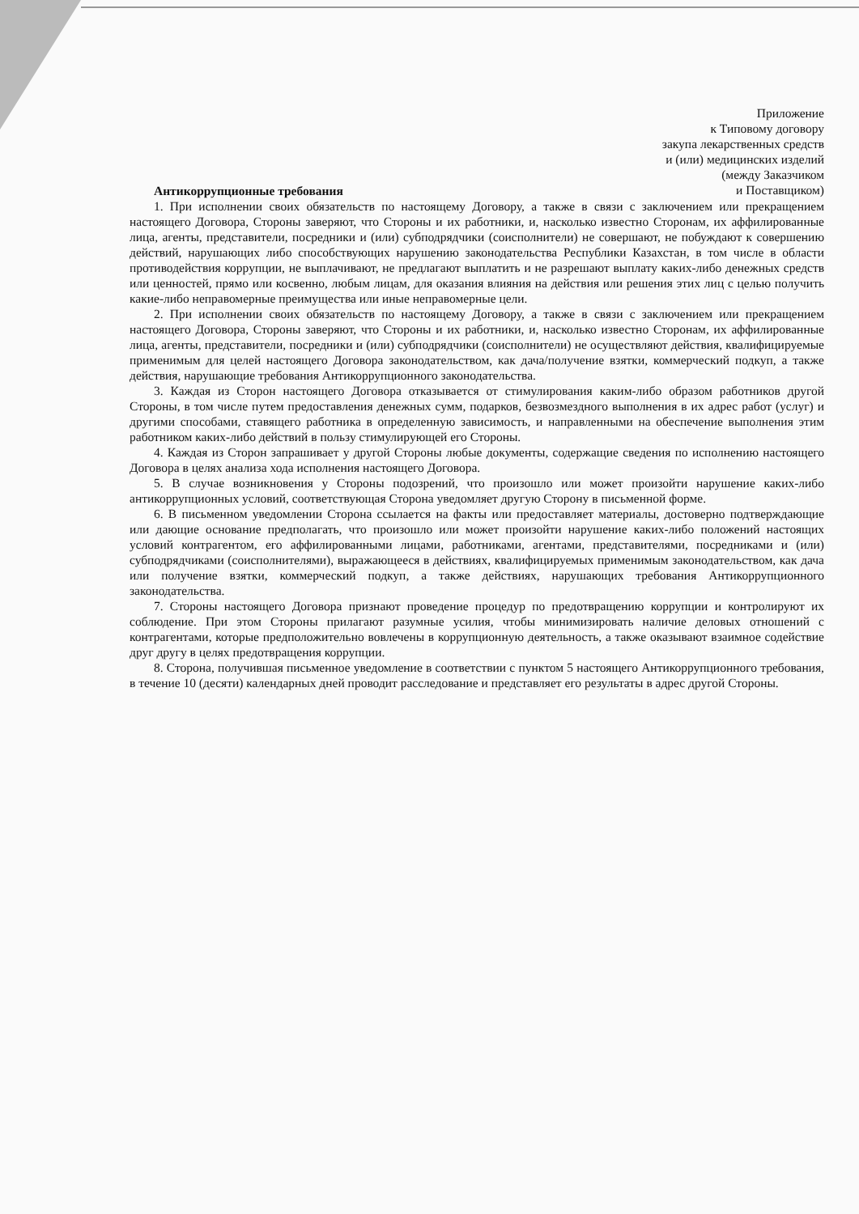Приложение
к Типовому договору
закупа лекарственных средств
и (или) медицинских изделий
(между Заказчиком
и Поставщиком)
Антикоррупционные требования
1. При исполнении своих обязательств по настоящему Договору, а также в связи с заключением или прекращением настоящего Договора, Стороны заверяют, что Стороны и их работники, и, насколько известно Сторонам, их аффилированные лица, агенты, представители, посредники и (или) субподрядчики (соисполнители) не совершают, не побуждают к совершению действий, нарушающих либо способствующих нарушению законодательства Республики Казахстан, в том числе в области противодействия коррупции, не выплачивают, не предлагают выплатить и не разрешают выплату каких-либо денежных средств или ценностей, прямо или косвенно, любым лицам, для оказания влияния на действия или решения этих лиц с целью получить какие-либо неправомерные преимущества или иные неправомерные цели.
2. При исполнении своих обязательств по настоящему Договору, а также в связи с заключением или прекращением настоящего Договора, Стороны заверяют, что Стороны и их работники, и, насколько известно Сторонам, их аффилированные лица, агенты, представители, посредники и (или) субподрядчики (соисполнители) не осуществляют действия, квалифицируемые применимым для целей настоящего Договора законодательством, как дача/получение взятки, коммерческий подкуп, а также действия, нарушающие требования Антикоррупционного законодательства.
3. Каждая из Сторон настоящего Договора отказывается от стимулирования каким-либо образом работников другой Стороны, в том числе путем предоставления денежных сумм, подарков, безвозмездного выполнения в их адрес работ (услуг) и другими способами, ставящего работника в определенную зависимость, и направленными на обеспечение выполнения этим работником каких-либо действий в пользу стимулирующей его Стороны.
4. Каждая из Сторон запрашивает у другой Стороны любые документы, содержащие сведения по исполнению настоящего Договора в целях анализа хода исполнения настоящего Договора.
5. В случае возникновения у Стороны подозрений, что произошло или может произойти нарушение каких-либо антикоррупционных условий, соответствующая Сторона уведомляет другую Сторону в письменной форме.
6. В письменном уведомлении Сторона ссылается на факты или предоставляет материалы, достоверно подтверждающие или дающие основание предполагать, что произошло или может произойти нарушение каких-либо положений настоящих условий контрагентом, его аффилированными лицами, работниками, агентами, представителями, посредниками и (или) субподрядчиками (соисполнителями), выражающееся в действиях, квалифицируемых применимым законодательством, как дача или получение взятки, коммерческий подкуп, а также действиях, нарушающих требования Антикоррупционного законодательства.
7. Стороны настоящего Договора признают проведение процедур по предотвращению коррупции и контролируют их соблюдение. При этом Стороны прилагают разумные усилия, чтобы минимизировать наличие деловых отношений с контрагентами, которые предположительно вовлечены в коррупционную деятельность, а также оказывают взаимное содействие друг другу в целях предотвращения коррупции.
8. Сторона, получившая письменное уведомление в соответствии с пунктом 5 настоящего Антикоррупционного требования, в течение 10 (десяти) календарных дней проводит расследование и представляет его результаты в адрес другой Стороны.